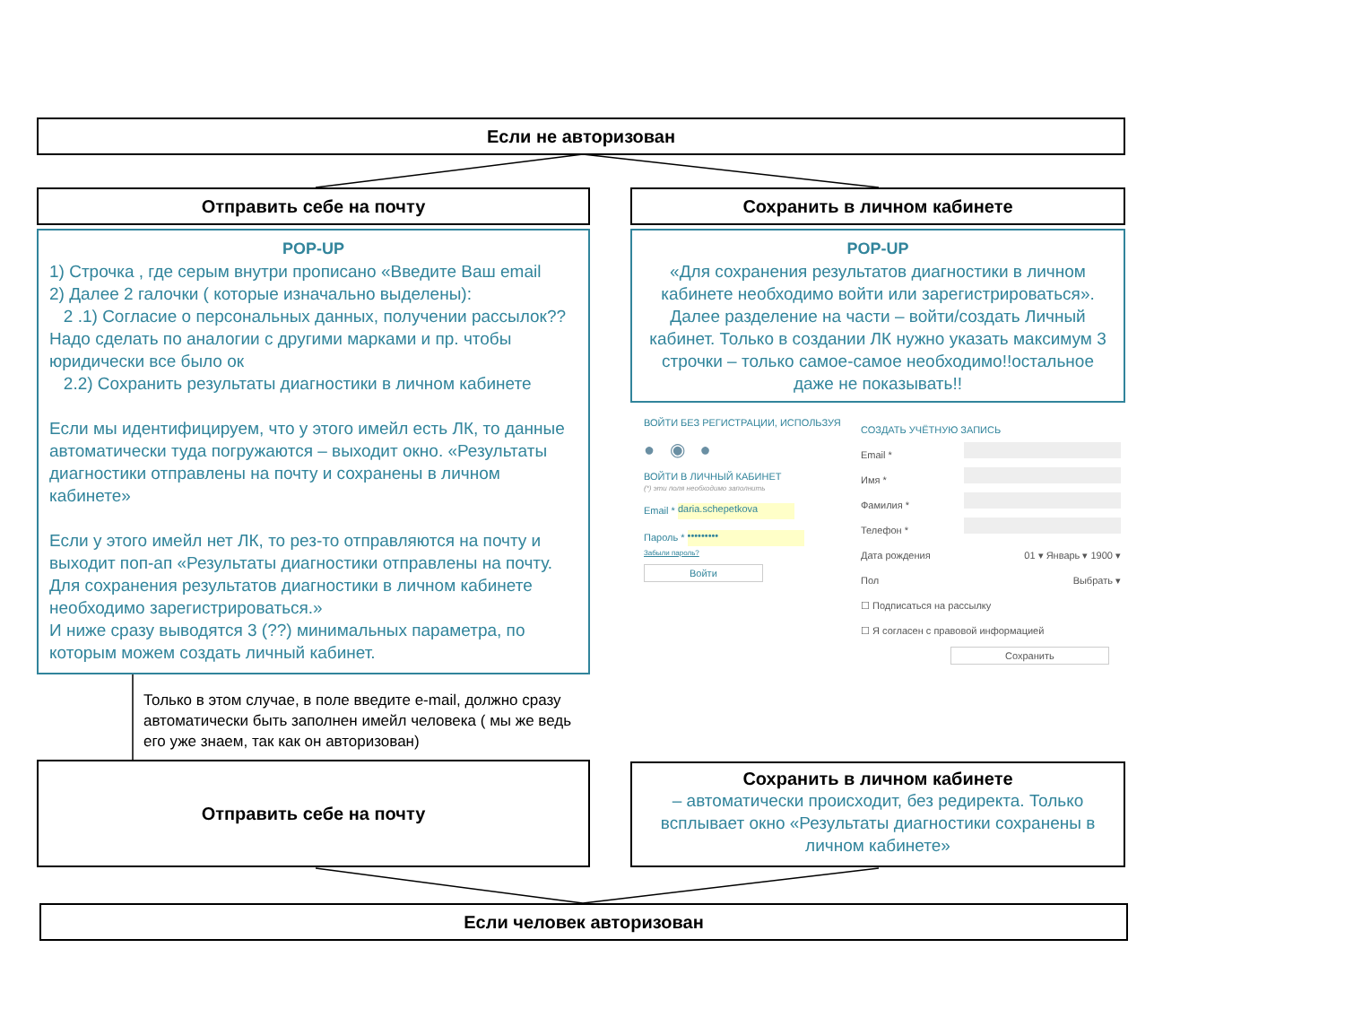Если не авторизован
Отправить себе на почту Сохранить в личном кабинете
POP-UP
1) Строчка , где серым внутри прописано «Введите Ваш email
2) Далее 2 галочки ( которые изначально выделены):
2 .1) Согласие о персональных данных, получении рассылок?? Надо сделать по аналогии с другими марками и пр. чтобы юридически все было ок
2.2) Сохранить результаты диагностики в личном кабинете
Если мы идентифицируем, что у этого имейл есть ЛК, то данные автоматически туда погружаются – выходит окно. «Результаты диагностики отправлены на почту и сохранены в личном кабинете»
Если у этого имейл нет ЛК, то рез-то отправляются на почту и выходит поп-ап «Результаты диагностики отправлены на почту. Для сохранения результатов диагностики в личном кабинете необходимо зарегистрироваться.»
И ниже сразу выводятся 3 (??) минимальных параметра, по которым можем создать личный кабинет.
POP-UP
«Для сохранения результатов диагностики в личном кабинете необходимо войти или зарегистрироваться».
Далее разделение на части – войти/создать Личный кабинет. Только в создании ЛК нужно указать максимум 3 строчки – только самое-самое необходимо!!остальное даже не показывать!!
ВОЙТИ БЕЗ РЕГИСТРАЦИИ, ИСПОЛЬЗУЯ
● ◉ ●
ВОЙТИ В ЛИЧНЫЙ КАБИНЕТ
(*) эти поля необходимо заполнить
Email * daria.schepetkova
Пароль * •••••••••
Забыли пароль?
Войти
СОЗДАТЬ УЧЁТНУЮ ЗАПИСЬ
Email *
Имя *
Фамилия *
Телефон *
Дата рождения 01 ▾ Январь ▾ 1900 ▾
Пол Выбрать ▾
☐ Подписаться на рассылку
☐ Я согласен с правовой информацией
Сохранить
Только в этом случае, в поле введите e-mail, должно сразу автоматически быть заполнен имейл человека ( мы же ведь его уже знаем, так как он авторизован)
Отправить себе на почту
Сохранить в личном кабинете
– автоматически происходит, без редиректа. Только всплывает окно «Результаты диагностики сохранены в личном кабинете»
Если человек авторизован